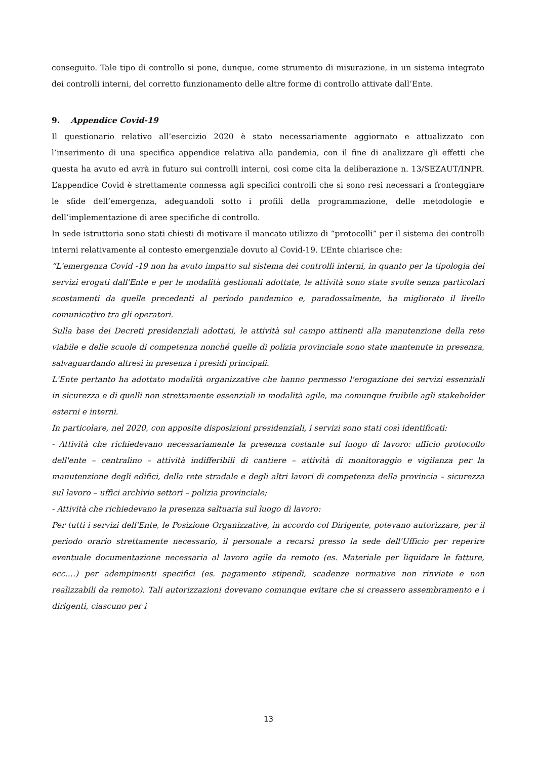conseguito. Tale tipo di controllo si pone, dunque, come strumento di misurazione, in un sistema integrato dei controlli interni, del corretto funzionamento delle altre forme di controllo attivate dall’Ente.
9. Appendice Covid-19
Il questionario relativo all’esercizio 2020 è stato necessariamente aggiornato e attualizzato con l’inserimento di una specifica appendice relativa alla pandemia, con il fine di analizzare gli effetti che questa ha avuto ed avrà in futuro sui controlli interni, così come cita la deliberazione n. 13/SEZAUT/INPR. L’appendice Covid è strettamente connessa agli specifici controlli che si sono resi necessari a fronteggiare le sfide dell’emergenza, adeguandoli sotto i profili della programmazione, delle metodologie e dell’implementazione di aree specifiche di controllo.
In sede istruttoria sono stati chiesti di motivare il mancato utilizzo di “protocolli” per il sistema dei controlli interni relativamente al contesto emergenziale dovuto al Covid-19. L’Ente chiarisce che:
“L'emergenza Covid -19 non ha avuto impatto sul sistema dei controlli interni, in quanto per la tipologia dei servizi erogati dall'Ente e per le modalità gestionali adottate, le attività sono state svolte senza particolari scostamenti da quelle precedenti al periodo pandemico e, paradossalmente, ha migliorato il livello comunicativo tra gli operatori.
Sulla base dei Decreti presidenziali adottati, le attività sul campo attinenti alla manutenzione della rete viabile e delle scuole di competenza nonché quelle di polizia provinciale sono state mantenute in presenza, salvaguardando altresì in presenza i presidi principali.
L'Ente pertanto ha adottato modalità organizzative che hanno permesso l'erogazione dei servizi essenziali in sicurezza e di quelli non strettamente essenziali in modalità agile, ma comunque fruibile agli stakeholder esterni e interni.
In particolare, nel 2020, con apposite disposizioni presidenziali, i servizi sono stati così identificati:
- Attività che richiedevano necessariamente la presenza costante sul luogo di lavoro: ufficio protocollo dell'ente – centralino – attività indifferibili di cantiere – attività di monitoraggio e vigilanza per la manutenzione degli edifici, della rete stradale e degli altri lavori di competenza della provincia – sicurezza sul lavoro – uffici archivio settori – polizia provinciale;
- Attività che richiedevano la presenza saltuaria sul luogo di lavoro:
Per tutti i servizi dell'Ente, le Posizione Organizzative, in accordo col Dirigente, potevano autorizzare, per il periodo orario strettamente necessario, il personale a recarsi presso la sede dell'Ufficio per reperire eventuale documentazione necessaria al lavoro agile da remoto (es. Materiale per liquidare le fatture, ecc.…) per adempimenti specifici (es. pagamento stipendi, scadenze normative non rinviate e non realizzabili da remoto). Tali autorizzazioni dovevano comunque evitare che si creassero assembramento e i dirigenti, ciascuno per i
13